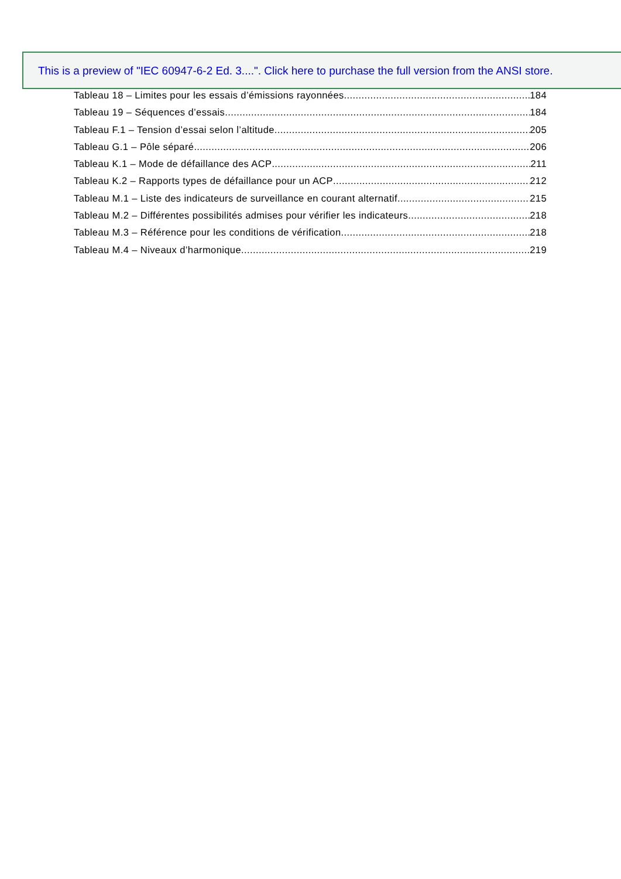This is a preview of "IEC 60947-6-2 Ed. 3....". Click here to purchase the full version from the ANSI store.
Tableau 18 – Limites pour les essais d’émissions rayonnées 184
Tableau 19 – Séquences d’essais 184
Tableau F.1 – Tension d’essai selon l’altitude 205
Tableau G.1 – Pôle séparé 206
Tableau K.1 – Mode de défaillance des ACP 211
Tableau K.2 – Rapports types de défaillance pour un ACP 212
Tableau M.1 – Liste des indicateurs de surveillance en courant alternatif 215
Tableau M.2 – Différentes possibilités admises pour vérifier les indicateurs 218
Tableau M.3 – Référence pour les conditions de vérification 218
Tableau M.4 – Niveaux d’harmonique 219